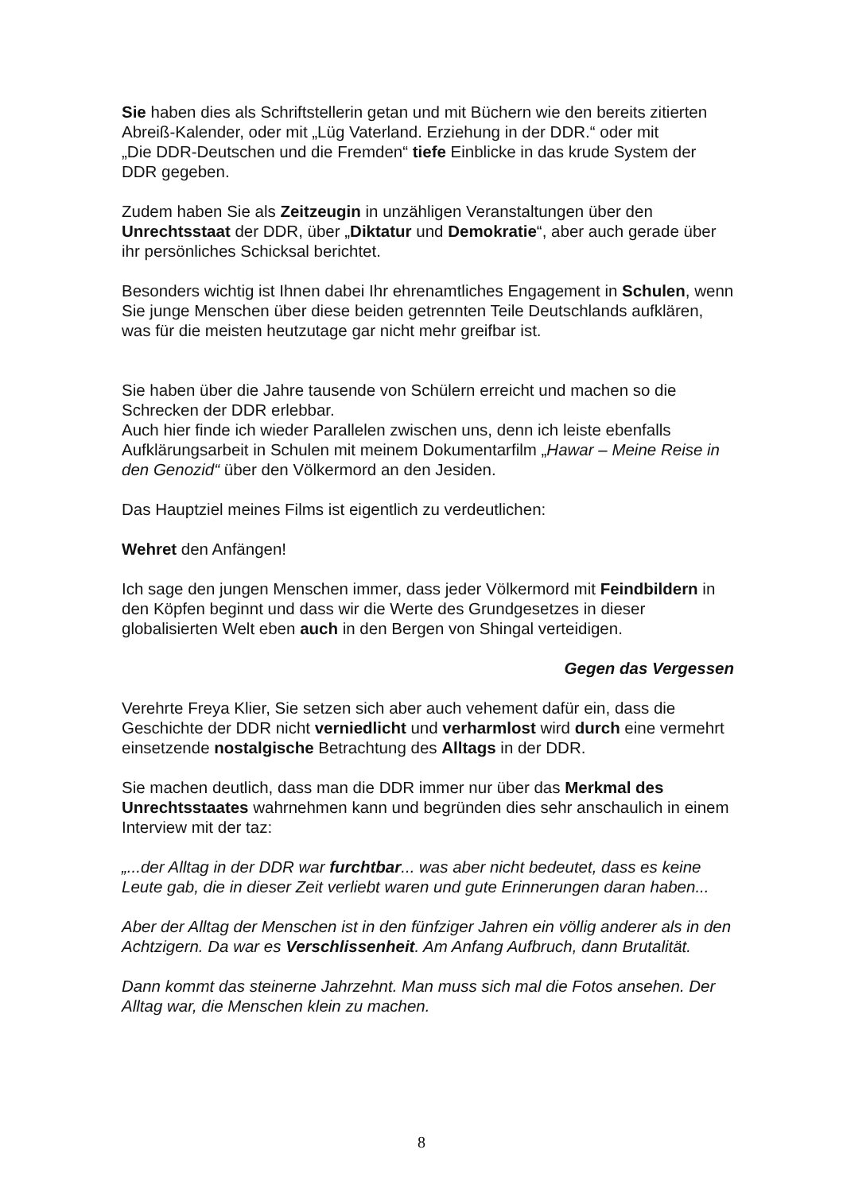Sie haben dies als Schriftstellerin getan und mit Büchern wie den bereits zitierten Abreiß-Kalender, oder mit „Lüg Vaterland. Erziehung in der DDR.“ oder mit
„Die DDR-Deutschen und die Fremden“ tiefe Einblicke in das krude System der DDR gegeben.
Zudem haben Sie als Zeitzeugin in unzähligen Veranstaltungen über den Unrechtsstaat der DDR, über „Diktatur und Demokratie“, aber auch gerade über ihr persönliches Schicksal berichtet.
Besonders wichtig ist Ihnen dabei Ihr ehrenamtliches Engagement in Schulen, wenn Sie junge Menschen über diese beiden getrennten Teile Deutschlands aufklären, was für die meisten heutzutage gar nicht mehr greifbar ist.
Sie haben über die Jahre tausende von Schülern erreicht und machen so die Schrecken der DDR erlebbar.
Auch hier finde ich wieder Parallelen zwischen uns, denn ich leiste ebenfalls Aufklärungsarbeit in Schulen mit meinem Dokumentarfilm „Hawar – Meine Reise in den Genozid“ über den Völkermord an den Jesiden.
Das Hauptziel meines Films ist eigentlich zu verdeutlichen:
Wehret den Anfängen!
Ich sage den jungen Menschen immer, dass jeder Völkermord mit Feindbildern in den Köpfen beginnt und dass wir die Werte des Grundgesetzes in dieser globalisierten Welt eben auch in den Bergen von Shingal verteidigen.
Gegen das Vergessen
Verehrte Freya Klier, Sie setzen sich aber auch vehement dafür ein, dass die Geschichte der DDR nicht verniedlicht und verharmlost wird durch eine vermehrt einsetzende nostalgische Betrachtung des Alltags in der DDR.
Sie machen deutlich, dass man die DDR immer nur über das Merkmal des Unrechtsstaates wahrnehmen kann und begründen dies sehr anschaulich in einem Interview mit der taz:
„...der Alltag in der DDR war furchtbar... was aber nicht bedeutet, dass es keine Leute gab, die in dieser Zeit verliebt waren und gute Erinnerungen daran haben...
Aber der Alltag der Menschen ist in den fünfziger Jahren ein völlig anderer als in den Achtzigern. Da war es Verschlissenheit. Am Anfang Aufbruch, dann Brutalität.
Dann kommt das steinerne Jahrzehnt. Man muss sich mal die Fotos ansehen. Der Alltag war, die Menschen klein zu machen.
8